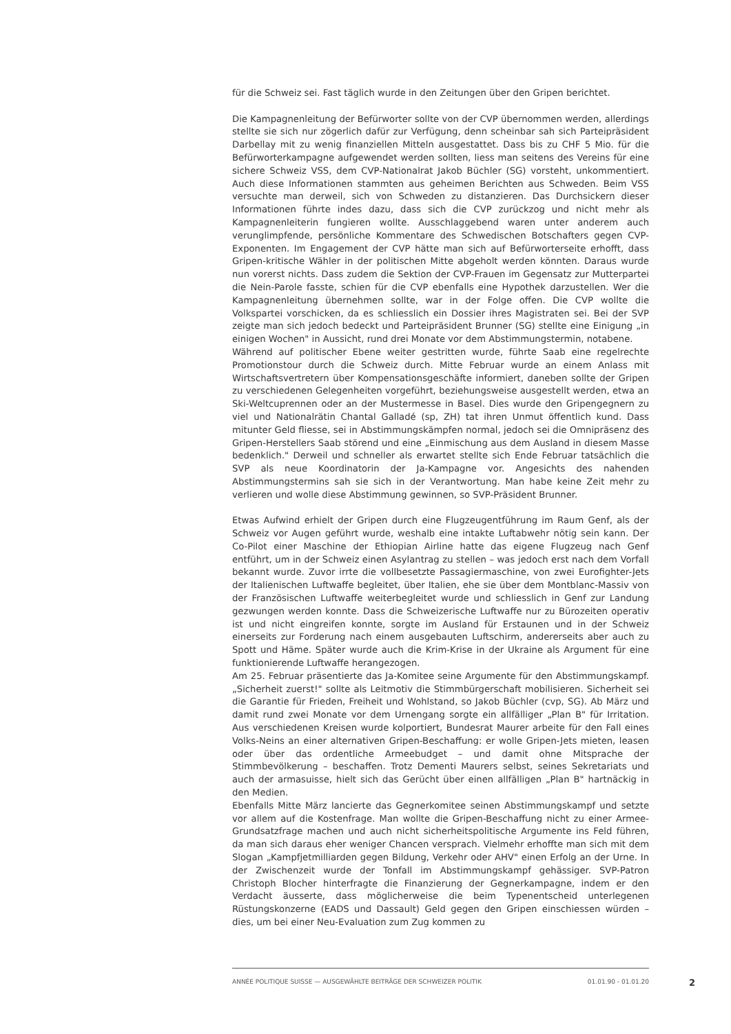für die Schweiz sei. Fast täglich wurde in den Zeitungen über den Gripen berichtet.
Die Kampagnenleitung der Befürworter sollte von der CVP übernommen werden, allerdings stellte sie sich nur zögerlich dafür zur Verfügung, denn scheinbar sah sich Parteipräsident Darbellay mit zu wenig finanziellen Mitteln ausgestattet. Dass bis zu CHF 5 Mio. für die Befürworterkampagne aufgewendet werden sollten, liess man seitens des Vereins für eine sichere Schweiz VSS, dem CVP-Nationalrat Jakob Büchler (SG) vorsteht, unkommentiert. Auch diese Informationen stammten aus geheimen Berichten aus Schweden. Beim VSS versuchte man derweil, sich von Schweden zu distanzieren. Das Durchsickern dieser Informationen führte indes dazu, dass sich die CVP zurückzog und nicht mehr als Kampagnenleiterin fungieren wollte. Ausschlaggebend waren unter anderem auch verunglimpfende, persönliche Kommentare des Schwedischen Botschafters gegen CVP-Exponenten. Im Engagement der CVP hätte man sich auf Befürworterseite erhofft, dass Gripen-kritische Wähler in der politischen Mitte abgeholt werden könnten. Daraus wurde nun vorerst nichts. Dass zudem die Sektion der CVP-Frauen im Gegensatz zur Mutterpartei die Nein-Parole fasste, schien für die CVP ebenfalls eine Hypothek darzustellen. Wer die Kampagnenleitung übernehmen sollte, war in der Folge offen. Die CVP wollte die Volkspartei vorschicken, da es schliesslich ein Dossier ihres Magistraten sei. Bei der SVP zeigte man sich jedoch bedeckt und Parteipräsident Brunner (SG) stellte eine Einigung „in einigen Wochen" in Aussicht, rund drei Monate vor dem Abstimmungstermin, notabene.
Während auf politischer Ebene weiter gestritten wurde, führte Saab eine regelrechte Promotionstour durch die Schweiz durch. Mitte Februar wurde an einem Anlass mit Wirtschaftsvertretern über Kompensationsgeschäfte informiert, daneben sollte der Gripen zu verschiedenen Gelegenheiten vorgeführt, beziehungsweise ausgestellt werden, etwa an Ski-Weltcuprennen oder an der Mustermesse in Basel. Dies wurde den Gripengegnern zu viel und Nationalrätin Chantal Galladé (sp, ZH) tat ihren Unmut öffentlich kund. Dass mitunter Geld fliesse, sei in Abstimmungskämpfen normal, jedoch sei die Omnipräsenz des Gripen-Herstellers Saab störend und eine „Einmischung aus dem Ausland in diesem Masse bedenklich." Derweil und schneller als erwartet stellte sich Ende Februar tatsächlich die SVP als neue Koordinatorin der Ja-Kampagne vor. Angesichts des nahenden Abstimmungstermins sah sie sich in der Verantwortung. Man habe keine Zeit mehr zu verlieren und wolle diese Abstimmung gewinnen, so SVP-Präsident Brunner.
Etwas Aufwind erhielt der Gripen durch eine Flugzeugentführung im Raum Genf, als der Schweiz vor Augen geführt wurde, weshalb eine intakte Luftabwehr nötig sein kann. Der Co-Pilot einer Maschine der Ethiopian Airline hatte das eigene Flugzeug nach Genf entführt, um in der Schweiz einen Asylantrag zu stellen – was jedoch erst nach dem Vorfall bekannt wurde. Zuvor irrte die vollbesetzte Passagiermaschine, von zwei Eurofighter-Jets der Italienischen Luftwaffe begleitet, über Italien, ehe sie über dem Montblanc-Massiv von der Französischen Luftwaffe weiterbegleitet wurde und schliesslich in Genf zur Landung gezwungen werden konnte. Dass die Schweizerische Luftwaffe nur zu Bürozeiten operativ ist und nicht eingreifen konnte, sorgte im Ausland für Erstaunen und in der Schweiz einerseits zur Forderung nach einem ausgebauten Luftschirm, andererseits aber auch zu Spott und Häme. Später wurde auch die Krim-Krise in der Ukraine als Argument für eine funktionierende Luftwaffe herangezogen.
Am 25. Februar präsentierte das Ja-Komitee seine Argumente für den Abstimmungskampf. „Sicherheit zuerst!" sollte als Leitmotiv die Stimmbürgerschaft mobilisieren. Sicherheit sei die Garantie für Frieden, Freiheit und Wohlstand, so Jakob Büchler (cvp, SG). Ab März und damit rund zwei Monate vor dem Urnengang sorgte ein allfälliger „Plan B" für Irritation. Aus verschiedenen Kreisen wurde kolportiert, Bundesrat Maurer arbeite für den Fall eines Volks-Neins an einer alternativen Gripen-Beschaffung: er wolle Gripen-Jets mieten, leasen oder über das ordentliche Armeebudget – und damit ohne Mitsprache der Stimmbevölkerung – beschaffen. Trotz Dementi Maurers selbst, seines Sekretariats und auch der armasuisse, hielt sich das Gerücht über einen allfälligen „Plan B" hartnäckig in den Medien.
Ebenfalls Mitte März lancierte das Gegnerkomitee seinen Abstimmungskampf und setzte vor allem auf die Kostenfrage. Man wollte die Gripen-Beschaffung nicht zu einer Armee-Grundsatzfrage machen und auch nicht sicherheitspolitische Argumente ins Feld führen, da man sich daraus eher weniger Chancen versprach. Vielmehr erhoffte man sich mit dem Slogan „Kampfjetmilliarden gegen Bildung, Verkehr oder AHV" einen Erfolg an der Urne. In der Zwischenzeit wurde der Tonfall im Abstimmungskampf gehässiger. SVP-Patron Christoph Blocher hinterfragte die Finanzierung der Gegnerkampagne, indem er den Verdacht äusserte, dass möglicherweise die beim Typenentscheid unterlegenen Rüstungskonzerne (EADS und Dassault) Geld gegen den Gripen einschiessen würden – dies, um bei einer Neu-Evaluation zum Zug kommen zu
ANNÉE POLITIQUE SUISSE — AUSGEWÄHLTE BEITRÄGE DER SCHWEIZER POLITIK 01.01.90 - 01.01.20
2